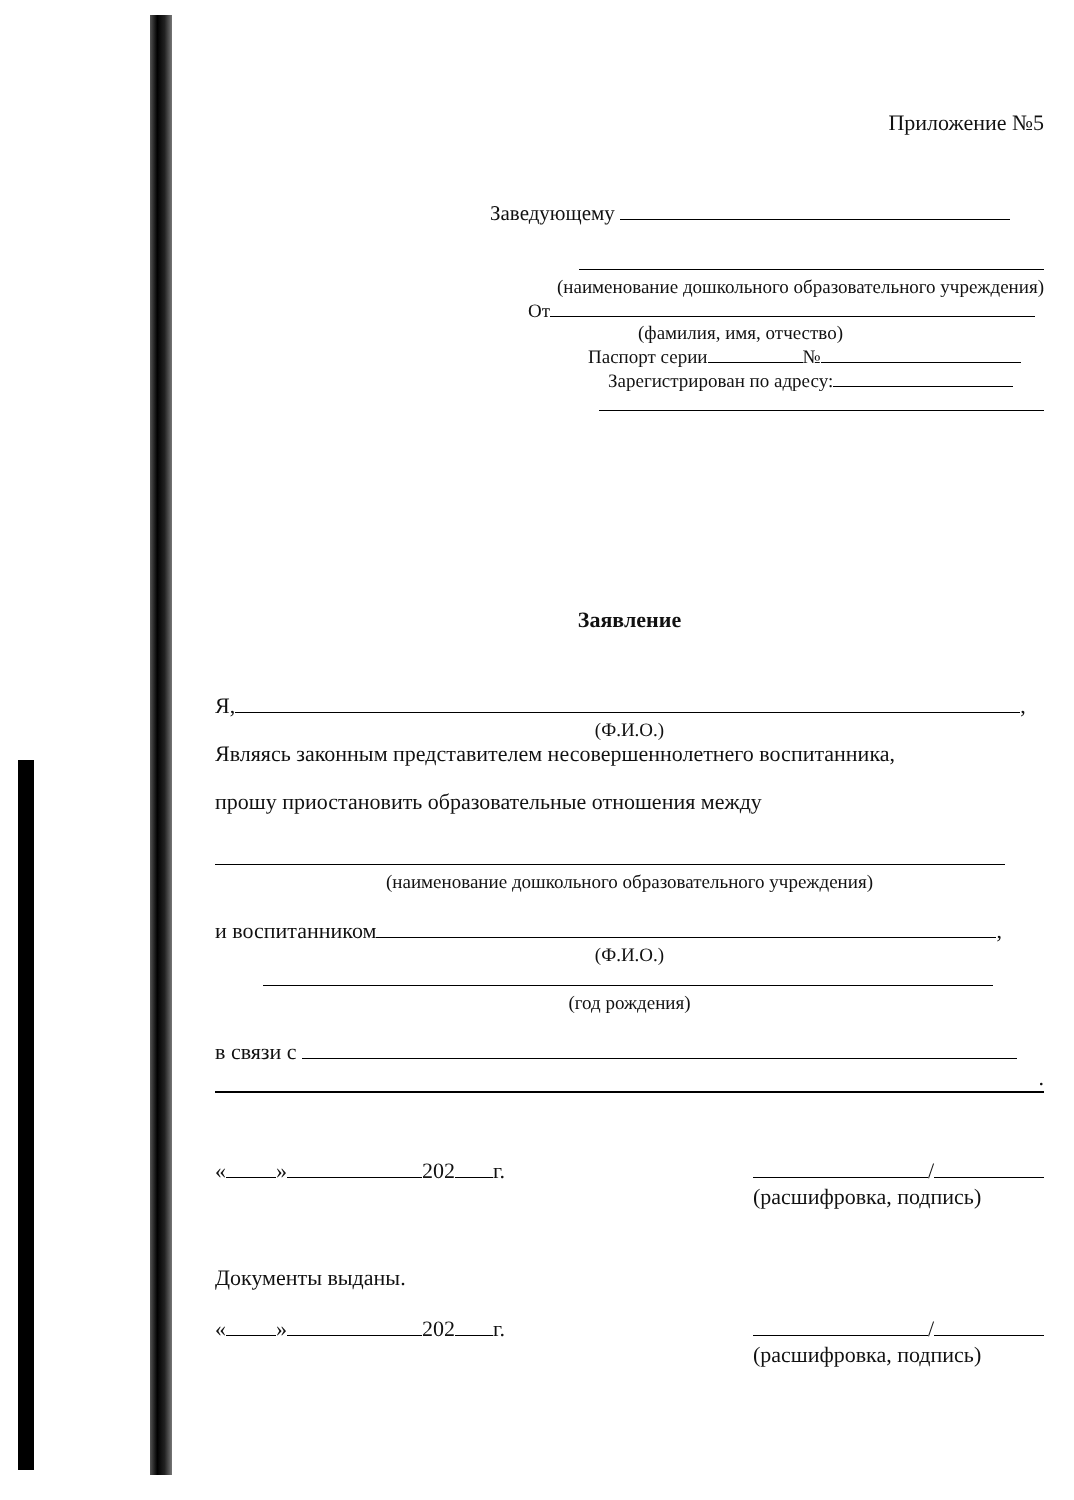Приложение №5
Заведующему
(наименование дошкольного образовательного учреждения)
От
(фамилия, имя, отчество)
Паспорт серии №
Зарегистрирован по адресу:
Заявление
Я, ,
(Ф.И.О.)
Являясь законным представителем несовершеннолетнего воспитанника,
прошу приостановить образовательные отношения между
(наименование дошкольного образовательного учреждения)
и воспитанником ,
(Ф.И.О.)
(год рождения)
в связи с
.
« » 202 г. /
(расшифровка, подпись)
Документы выданы.
« » 202 г. /
(расшифровка, подпись)